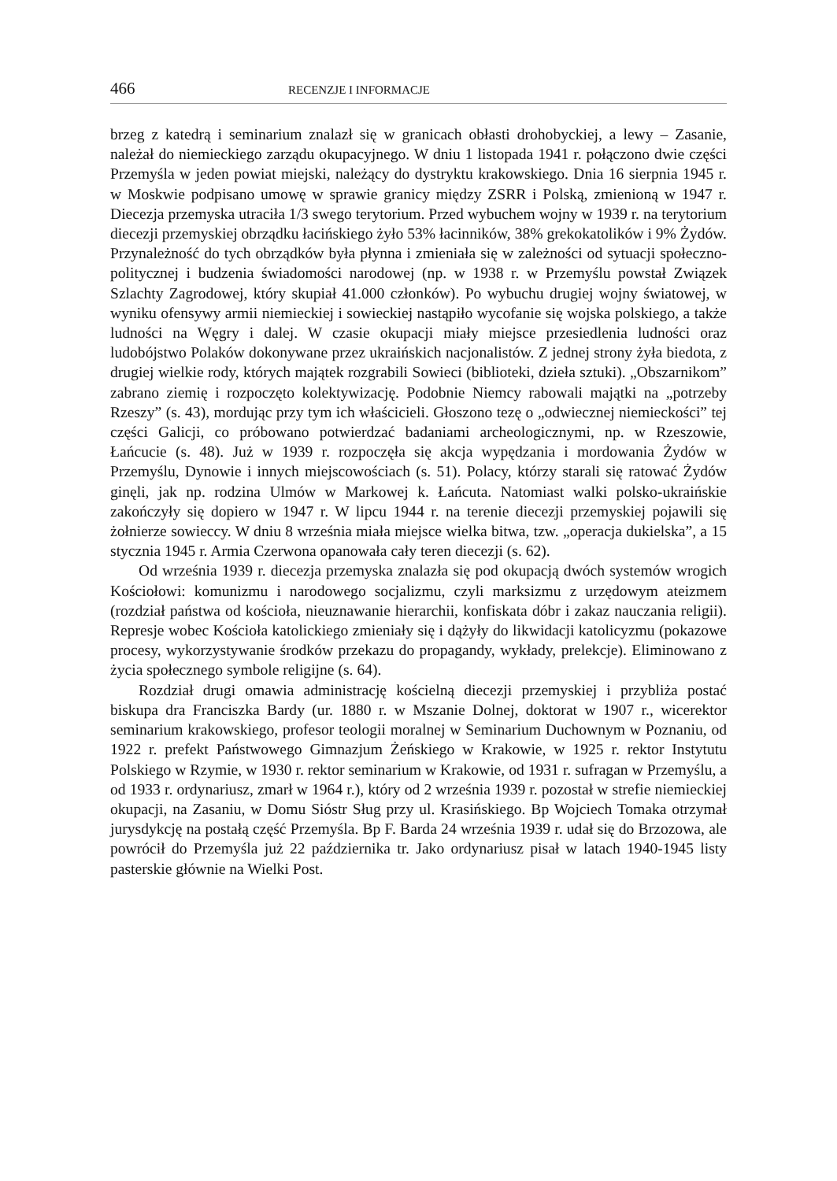466 RECENZJE I INFORMACJE
brzeg z katedrą i seminarium znalazł się w granicach obłasti drohobyckiej, a lewy – Zasanie, należał do niemieckiego zarządu okupacyjnego. W dniu 1 listopada 1941 r. połączono dwie części Przemyśla w jeden powiat miejski, należący do dystryktu krakowskiego. Dnia 16 sierpnia 1945 r. w Moskwie podpisano umowę w sprawie granicy między ZSRR i Polską, zmienioną w 1947 r. Diecezja przemyska utraciła 1/3 swego terytorium. Przed wybuchem wojny w 1939 r. na terytorium diecezji przemyskiej obrządku łacińskiego żyło 53% łacinników, 38% grekokatolików i 9% Żydów. Przynależność do tych obrządków była płynna i zmieniała się w zależności od sytuacji społeczno-politycznej i budzenia świadomości narodowej (np. w 1938 r. w Przemyślu powstał Związek Szlachty Zagrodowej, który skupiał 41.000 członków). Po wybuchu drugiej wojny światowej, w wyniku ofensywy armii niemieckiej i sowieckiej nastąpiło wycofanie się wojska polskiego, a także ludności na Węgry i dalej. W czasie okupacji miały miejsce przesiedlenia ludności oraz ludobójstwo Polaków dokonywane przez ukraińskich nacjonalistów. Z jednej strony żyła biedota, z drugiej wielkie rody, których majątek rozgrabili Sowieci (biblioteki, dzieła sztuki). „Obszarnikom” zabrano ziemię i rozpoczęto kolektywizację. Podobnie Niemcy rabowali majątki na „potrzeby Rzeszy” (s. 43), mordując przy tym ich właścicieli. Głoszono tezę o „odwiecznej niemieckości” tej części Galicji, co próbowano potwierdzać badaniami archeologicznymi, np. w Rzeszowie, Łańcucie (s. 48). Już w 1939 r. rozpoczęła się akcja wypędzania i mordowania Żydów w Przemyślu, Dynowie i innych miejscowościach (s. 51). Polacy, którzy starali się ratować Żydów ginęli, jak np. rodzina Ulmów w Markowej k. Łańcuta. Natomiast walki polsko-ukraińskie zakończyły się dopiero w 1947 r. W lipcu 1944 r. na terenie diecezji przemyskiej pojawili się żołnierze sowieccy. W dniu 8 września miała miejsce wielka bitwa, tzw. „operacja dukielska”, a 15 stycznia 1945 r. Armia Czerwona opanowała cały teren diecezji (s. 62).
Od września 1939 r. diecezja przemyska znalazła się pod okupacją dwóch systemów wrogich Kościołowi: komunizmu i narodowego socjalizmu, czyli marksizmu z urzędowym ateizmem (rozdział państwa od kościoła, nieuznawanie hierarchii, konfiskata dóbr i zakaz nauczania religii). Represje wobec Kościoła katolickiego zmieniały się i dążyły do likwidacji katolicyzmu (pokazowe procesy, wykorzystywanie środków przekazu do propagandy, wykłady, prelekcje). Eliminowano z życia społecznego symbole religijne (s. 64).
Rozdział drugi omawia administrację kościelną diecezji przemyskiej i przybliża postać biskupa dra Franciszka Bardy (ur. 1880 r. w Mszanie Dolnej, doktorat w 1907 r., wicerektor seminarium krakowskiego, profesor teologii moralnej w Seminarium Duchownym w Poznaniu, od 1922 r. prefekt Państwowego Gimnazjum Żeńskiego w Krakowie, w 1925 r. rektor Instytutu Polskiego w Rzymie, w 1930 r. rektor seminarium w Krakowie, od 1931 r. sufragan w Przemyślu, a od 1933 r. ordynariusz, zmarł w 1964 r.), który od 2 września 1939 r. pozostał w strefie niemieckiej okupacji, na Zasaniu, w Domu Sióstr Sług przy ul. Krasińskiego. Bp Wojciech Tomaka otrzymał jurysdykcję na postałą część Przemyśla. Bp F. Barda 24 września 1939 r. udał się do Brzozowa, ale powrócił do Przemyśla już 22 października tr. Jako ordynariusz pisał w latach 1940-1945 listy pasterskie głównie na Wielki Post.